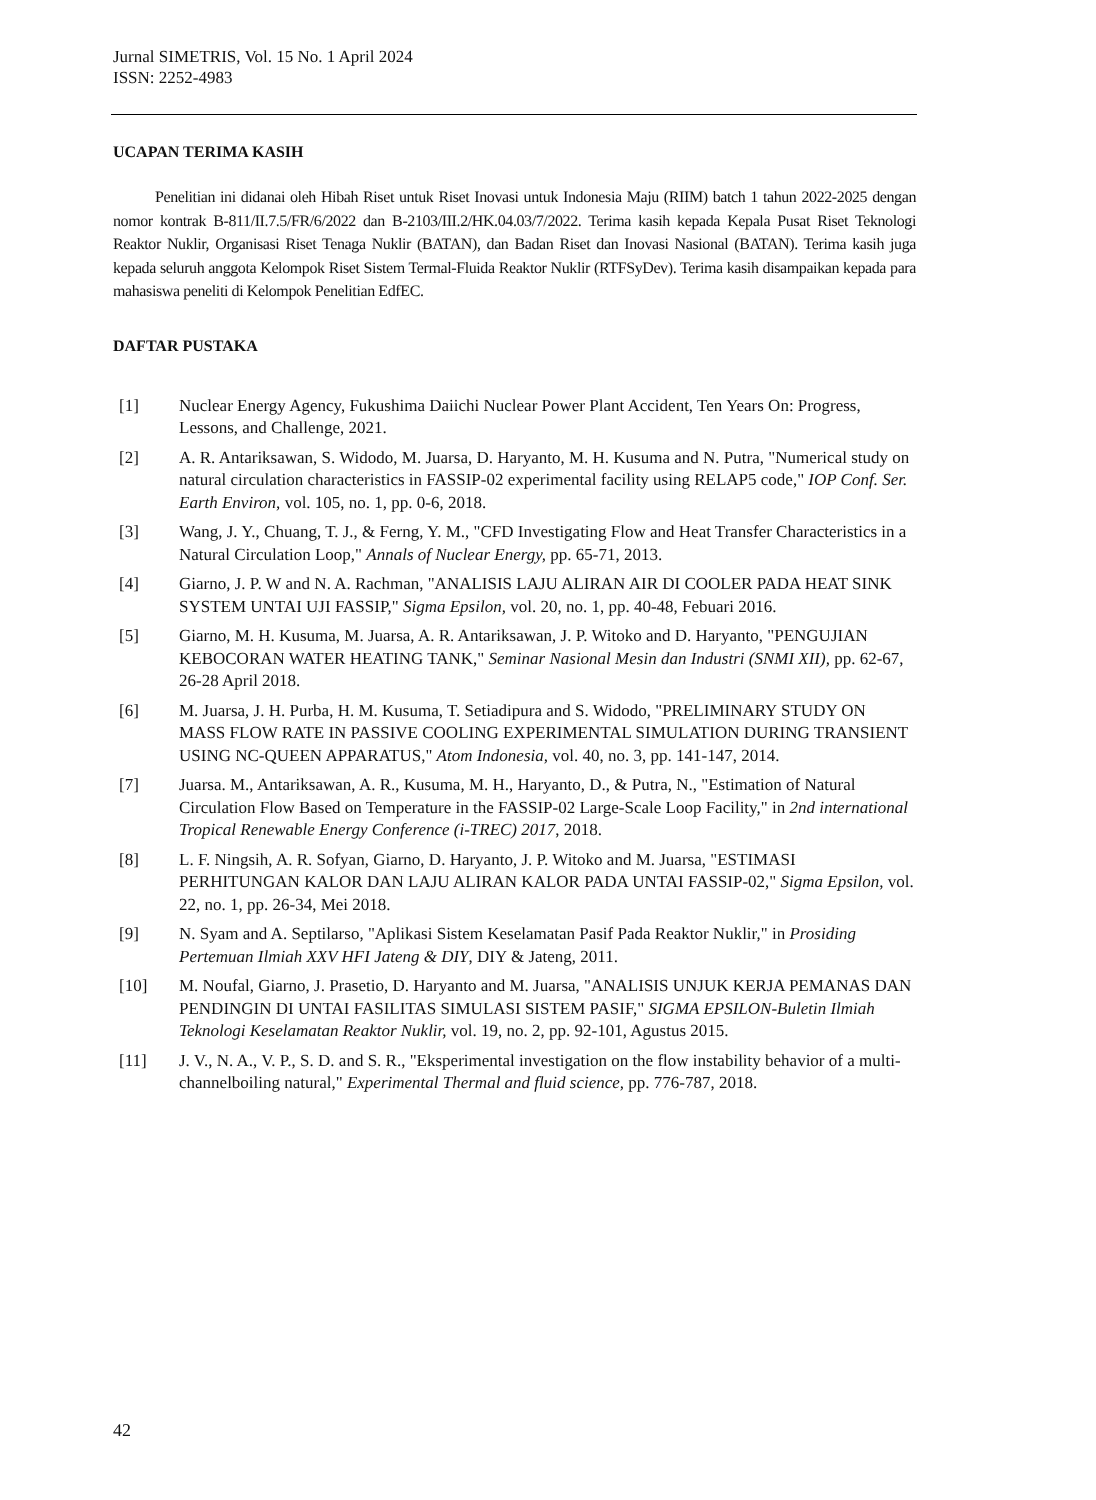Jurnal SIMETRIS, Vol. 15 No. 1 April 2024
ISSN: 2252-4983
UCAPAN TERIMA KASIH
Penelitian ini didanai oleh Hibah Riset untuk Riset Inovasi untuk Indonesia Maju (RIIM) batch 1 tahun 2022-2025 dengan nomor kontrak B-811/II.7.5/FR/6/2022 dan B-2103/III.2/HK.04.03/7/2022. Terima kasih kepada Kepala Pusat Riset Teknologi Reaktor Nuklir, Organisasi Riset Tenaga Nuklir (BATAN), dan Badan Riset dan Inovasi Nasional (BATAN). Terima kasih juga kepada seluruh anggota Kelompok Riset Sistem Termal-Fluida Reaktor Nuklir (RTFSyDev). Terima kasih disampaikan kepada para mahasiswa peneliti di Kelompok Penelitian EdfEC.
DAFTAR PUSTAKA
[1] Nuclear Energy Agency, Fukushima Daiichi Nuclear Power Plant Accident, Ten Years On: Progress, Lessons, and Challenge, 2021.
[2] A. R. Antariksawan, S. Widodo, M. Juarsa, D. Haryanto, M. H. Kusuma and N. Putra, "Numerical study on natural circulation characteristics in FASSIP-02 experimental facility using RELAP5 code," IOP Conf. Ser. Earth Environ, vol. 105, no. 1, pp. 0-6, 2018.
[3] Wang, J. Y., Chuang, T. J., & Ferng, Y. M., "CFD Investigating Flow and Heat Transfer Characteristics in a Natural Circulation Loop," Annals of Nuclear Energy, pp. 65-71, 2013.
[4] Giarno, J. P. W and N. A. Rachman, "ANALISIS LAJU ALIRAN AIR DI COOLER PADA HEAT SINK SYSTEM UNTAI UJI FASSIP," Sigma Epsilon, vol. 20, no. 1, pp. 40-48, Febuari 2016.
[5] Giarno, M. H. Kusuma, M. Juarsa, A. R. Antariksawan, J. P. Witoko and D. Haryanto, "PENGUJIAN KEBOCORAN WATER HEATING TANK," Seminar Nasional Mesin dan Industri (SNMI XII), pp. 62-67, 26-28 April 2018.
[6] M. Juarsa, J. H. Purba, H. M. Kusuma, T. Setiadipura and S. Widodo, "PRELIMINARY STUDY ON MASS FLOW RATE IN PASSIVE COOLING EXPERIMENTAL SIMULATION DURING TRANSIENT USING NC-QUEEN APPARATUS," Atom Indonesia, vol. 40, no. 3, pp. 141-147, 2014.
[7] Juarsa. M., Antariksawan, A. R., Kusuma, M. H., Haryanto, D., & Putra, N., "Estimation of Natural Circulation Flow Based on Temperature in the FASSIP-02 Large-Scale Loop Facility," in 2nd international Tropical Renewable Energy Conference (i-TREC) 2017, 2018.
[8] L. F. Ningsih, A. R. Sofyan, Giarno, D. Haryanto, J. P. Witoko and M. Juarsa, "ESTIMASI PERHITUNGAN KALOR DAN LAJU ALIRAN KALOR PADA UNTAI FASSIP-02," Sigma Epsilon, vol. 22, no. 1, pp. 26-34, Mei 2018.
[9] N. Syam and A. Septilarso, "Aplikasi Sistem Keselamatan Pasif Pada Reaktor Nuklir," in Prosiding Pertemuan Ilmiah XXV HFI Jateng & DIY, DIY & Jateng, 2011.
[10] M. Noufal, Giarno, J. Prasetio, D. Haryanto and M. Juarsa, "ANALISIS UNJUK KERJA PEMANAS DAN PENDINGIN DI UNTAI FASILITAS SIMULASI SISTEM PASIF," SIGMA EPSILON-Buletin Ilmiah Teknologi Keselamatan Reaktor Nuklir, vol. 19, no. 2, pp. 92-101, Agustus 2015.
[11] J. V., N. A., V. P., S. D. and S. R., "Eksperimental investigation on the flow instability behavior of a multi-channelboiling natural," Experimental Thermal and fluid science, pp. 776-787, 2018.
42